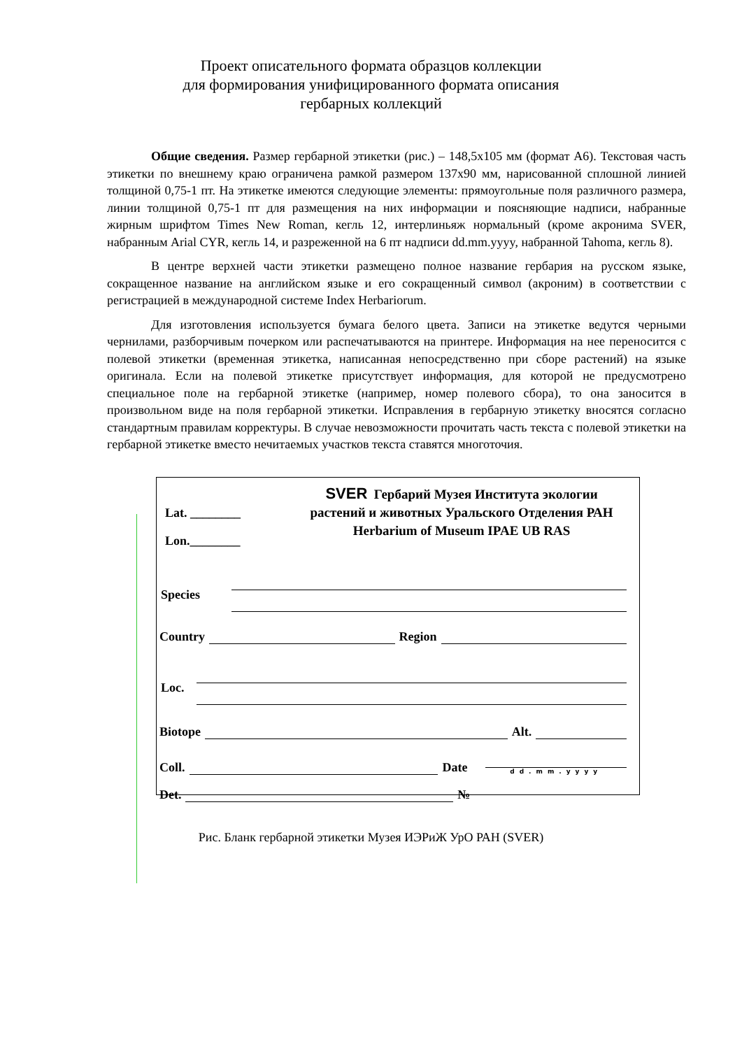Проект описательного формата образцов коллекции
для формирования унифицированного формата описания
гербарных коллекций
Общие сведения. Размер гербарной этикетки (рис.) – 148,5х105 мм (формат А6). Текстовая часть этикетки по внешнему краю ограничена рамкой размером 137х90 мм, нарисованной сплошной линией толщиной 0,75-1 пт. На этикетке имеются следующие элементы: прямоугольные поля различного размера, линии толщиной 0,75-1 пт для размещения на них информации и поясняющие надписи, набранные жирным шрифтом Times New Roman, кегль 12, интерлиньяж нормальный (кроме акронима SVER, набранным Arial CYR, кегль 14, и разреженной на 6 пт надписи dd.mm.yyyy, набранной Tahoma, кегль 8).
В центре верхней части этикетки размещено полное название гербария на русском языке, сокращенное название на английском языке и его сокращенный символ (акроним) в соответствии с регистрацией в международной системе Index Herbariorum.
Для изготовления используется бумага белого цвета. Записи на этикетке ведутся черными чернилами, разборчивым почерком или распечатываются на принтере. Информация на нее переносится с полевой этикетки (временная этикетка, написанная непосредственно при сборе растений) на языке оригинала. Если на полевой этикетке присутствует информация, для которой не предусмотрено специальное поле на гербарной этикетке (например, номер полевого сбора), то она заносится в произвольном виде на поля гербарной этикетки. Исправления в гербарную этикетку вносятся согласно стандартным правилам корректуры. В случае невозможности прочитать часть текста с полевой этикетки на гербарной этикетке вместо нечитаемых участков текста ставятся многоточия.
Lat. ________
Lon.________
SVER Гербарий Музея Института экологии
растений и животных Уральского Отделения РАН
Herbarium of Museum IPAE UB RAS
Species
Country
Region
Loc.
Biotope
Alt.
Coll.
Date
dd.mm.yyyy
Det.
№
Рис. Бланк гербарной этикетки Музея ИЭРиЖ УрО РАН (SVER)